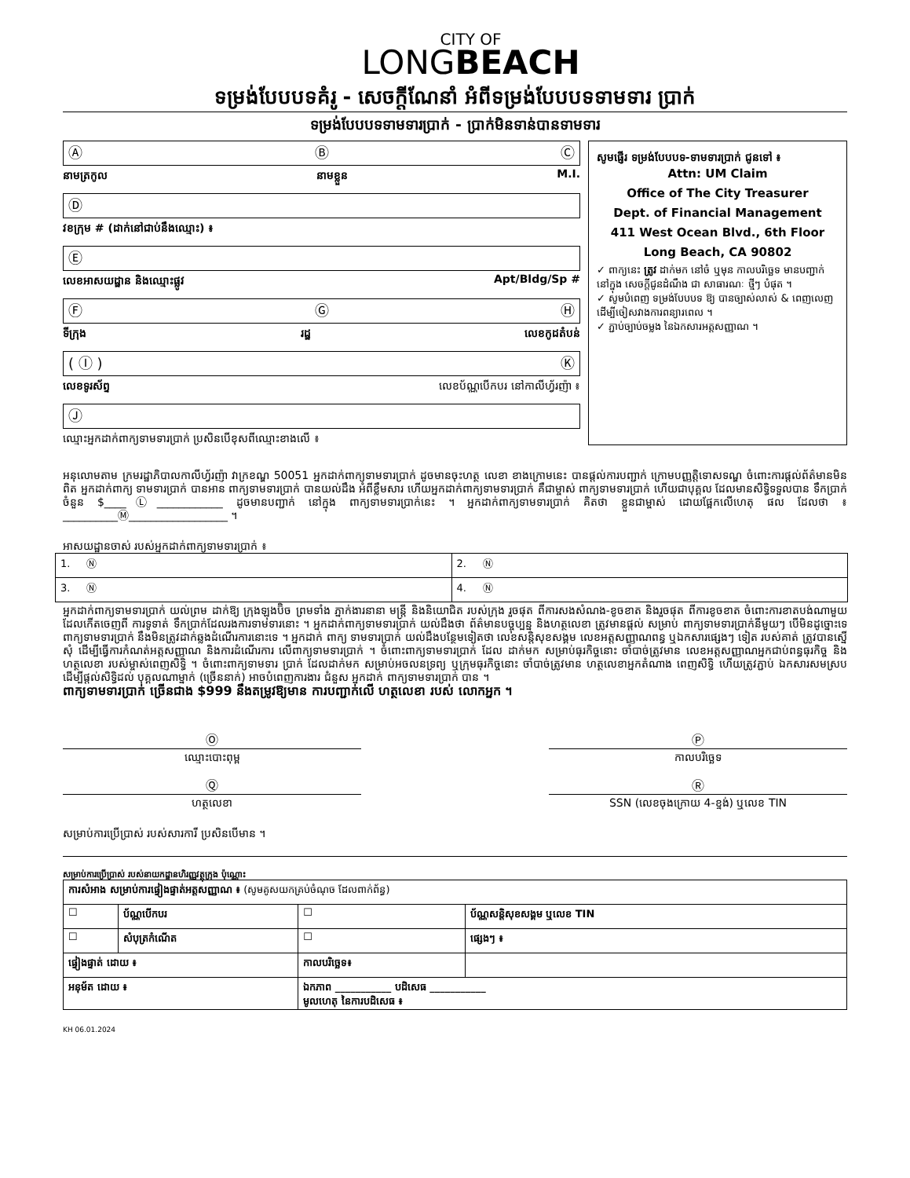CITY OF
LONGBEACH
ទម្រង់បែបបទគំរូ - សេចក្តីណែនាំ អំពីទម្រង់បែបបទទាមទារ ប្រាក់
ទម្រង់បែបបទទាមទារប្រាក់ - ប្រាក់មិនទាន់បានទាមទារ
Ⓐ Ⓑ Ⓒ
នាមត្រកូល នាមខ្លួន M.I.
Ⓓ
វខក្រុម # (ដាក់នៅជាប់នឹងឈ្មោះ) ៖
Ⓔ
លេខអាសយដ្ឋាន និងឈ្មោះផ្លូវ Apt/Bldg/Sp #
Ⓕ Ⓖ Ⓗ
ទីក្រុង រដ្ឋ លេខកូដតំបន់
( Ⓘ ) Ⓚ
លេខទូរស័ព្ទ លេខប័ណ្ណបើកបរ នៅកាលីហ្វ័រញ៉ា ៖
Ⓙ
ឈ្មោះអ្នកដាក់ពាក្យទាមទារប្រាក់ ប្រសិនបើខុសពីឈ្មោះខាងលើ ៖
សូមផ្ញើរ ទម្រង់បែបបទ-ទាមទារប្រាក់ ជូនទៅ ៖
Attn: UM Claim
Office of The City Treasurer
Dept. of Financial Management
411 West Ocean Blvd., 6th Floor
Long Beach, CA 90802
✓ ពាក្យនេះ ត្រូវ ដាក់មក នៅចំ ឬមុន កាលបរិច្ឆេទ មានបញ្ជាក់ នៅក្នុង សេចក្តីជូនដំណឹង ជា សាធារណៈ ថ្មីៗ បំផុត ។
✓ សូមបំពេញ ទម្រង់បែបបទ ឱ្យ បានច្បាស់លាស់ & ពេញលេញ ដើម្បីចៀសវាងការពន្យារពេល ។
✓ ភ្ជាប់ច្បាប់ចម្លង នៃឯកសារអត្តសញ្ញាណ ។
អនុលោមតាម ក្រមរដ្ឋាភិបាលកាលីហ្វ័រញ៉ា វាក្រខណ្ឌ 50051 អ្នកដាក់ពាក្យទាមទារប្រាក់ ដូចមានចុះហត្ថ លេខា ខាងក្រោមនេះ បានផ្តល់ការបញ្ជាក់ ក្រោមបញ្ញត្តិទោសទណ្ឌ ចំពោះការផ្តល់ព័ត៌មានមិនពិត អ្នកដាក់ពាក្យ ទាមទារប្រាក់ បានអាន ពាក្យទាមទារប្រាក់ បានយល់ដឹង អំពីខ្លឹមសារ ហើយអ្នកដាក់ពាក្យទាមទារប្រាក់ គឺជាម្ចាស់ ពាក្យទាមទារប្រាក់ ហើយជាបុគ្គល ដែលមានសិទ្ធិទទួលបាន ទឹកប្រាក់ ចំនួន $____Ⓛ____________ ដូចមានបញ្ជាក់ នៅក្នុង ពាក្យទាមទារប្រាក់នេះ ។ អ្នកដាក់ពាក្យទាមទារប្រាក់ គិតថា ខ្លួនជាម្ចាស់ ដោយផ្អែកលើហេតុ ផល ដែលថា ៖ __________Ⓜ__________________ ។
អាសយដ្ឋានចាស់ របស់អ្នកដាក់ពាក្យទាមទារប្រាក់ ៖
| 1. Ⓝ | 2. Ⓝ |
| 3. Ⓝ | 4. Ⓝ |
អ្នកដាក់ពាក្យទាមទារប្រាក់ យល់ព្រម ដាក់ឱ្យ ក្រុងឡុងប៊ិច ព្រមទាំង ភ្នាក់ងារនានា មន្ត្រី និងនិយោជិត របស់ក្រុង រួចផុត ពីការសងសំណង-ខូចខាត និងរួចផុត ពីការខូចខាត ចំពោះការខាតបង់ណាមួយ ដែលកើតចេញពី ការទូទាត់ ទឹកប្រាក់ដែលរងការទាមទារនោះ ។ អ្នកដាក់ពាក្យទាមទារប្រាក់ យល់ដឹងថា ព័ត៌មានបច្ចុប្បន្ន និងហត្ថលេខា ត្រូវមានផ្តល់ សម្រាប់ ពាក្យទាមទារប្រាក់នីមួយៗ បើមិនដូច្នោះទេ ពាក្យទាមទារប្រាក់ នឹងមិនត្រូវដាក់ឆ្លងដំណើរការនោះទេ ។ អ្នកដាក់ ពាក្យ ទាមទារប្រាក់ យល់ដឹងបន្ថែមទៀតថា លេខសន្តិសុខសង្គម លេខអត្តសញ្ញាណពន្ធ ឬឯកសារផ្សេងៗ ទៀត របស់គាត់ ត្រូវបានស្នើ សុំ ដើម្បីធ្វើការកំណត់អត្តសញ្ញាណ និងការដំណើរការ លើពាក្យទាមទារប្រាក់ ។ ចំពោះពាក្យទាមទារប្រាក់ ដែល ដាក់មក សម្រាប់ធុរកិច្ចនោះ ចាំបាច់ត្រូវមាន លេខអត្តសញ្ញាណអ្នកជាប់ពន្ធធុរកិច្ច និងហត្ថលេខា របស់ម្ចាស់ពេញសិទ្ធិ ។ ចំពោះពាក្យទាមទារ ប្រាក់ ដែលដាក់មក សម្រាប់អចលនទ្រព្យ ឬក្រុមធុរកិច្ចនោះ ចាំបាច់ត្រូវមាន ហត្ថលេខាអ្នកតំណាង ពេញសិទ្ធិ ហើយត្រូវភ្ជាប់ ឯកសារសមស្រប ដើម្បីផ្តល់សិទ្ធិដល់ បុគ្គលណាម្នាក់ (ច្រើននាក់) អាចបំពេញការងារ ជំនួស អ្នកដាក់ ពាក្យទាមទារប្រាក់ បាន ។
ពាក្យទាមទារប្រាក់ ច្រើនជាង $999 នឹងតម្រូវឱ្យមាន ការបញ្ជាក់លើ ហត្ថលេខា របស់ លោកអ្នក ។
Ⓞ
ឈ្មោះបោះពុម្ព
Ⓟ
កាលបរិច្ឆេទ
Ⓠ
ហត្ថលេខា
Ⓡ
SSN (លេខចុងក្រោយ 4-ខ្ទង់) ឬលេខ TIN
សម្រាប់ការប្រើប្រាស់ របស់សារការី ប្រសិនបើមាន ។
សម្រាប់ការប្រើប្រាស់ របស់នាយកដ្ឋានហិរញ្ញវត្ថុក្រុង ប៉ុណ្ណោះ
| ការសំអាង សម្រាប់ការផ្ទៀងផ្ទាត់អត្តសញ្ញាណ ៖ (សូមគូសយកគ្រប់ចំណុច ដែលពាក់ព័ន្ធ) | | | |
| ☐ | ប័ណ្ណបើកបរ | ☐ | ប័ណ្ណសន្តិសុខសង្គម ឬលេខ TIN |
| ☐ | សំបុត្រកំណើត | ☐ | ផ្សេងៗ ៖ |
| ផ្ទៀងផ្ទាត់ ដោយ ៖ | | កាលបរិច្ឆេទ៖ | |
| អនុម័ត ដោយ ៖ | | ឯកភាព ___________ បដិសេធ ___________ មូលហេតុ នៃការបដិសេធ ៖ | |
KH 06.01.2024